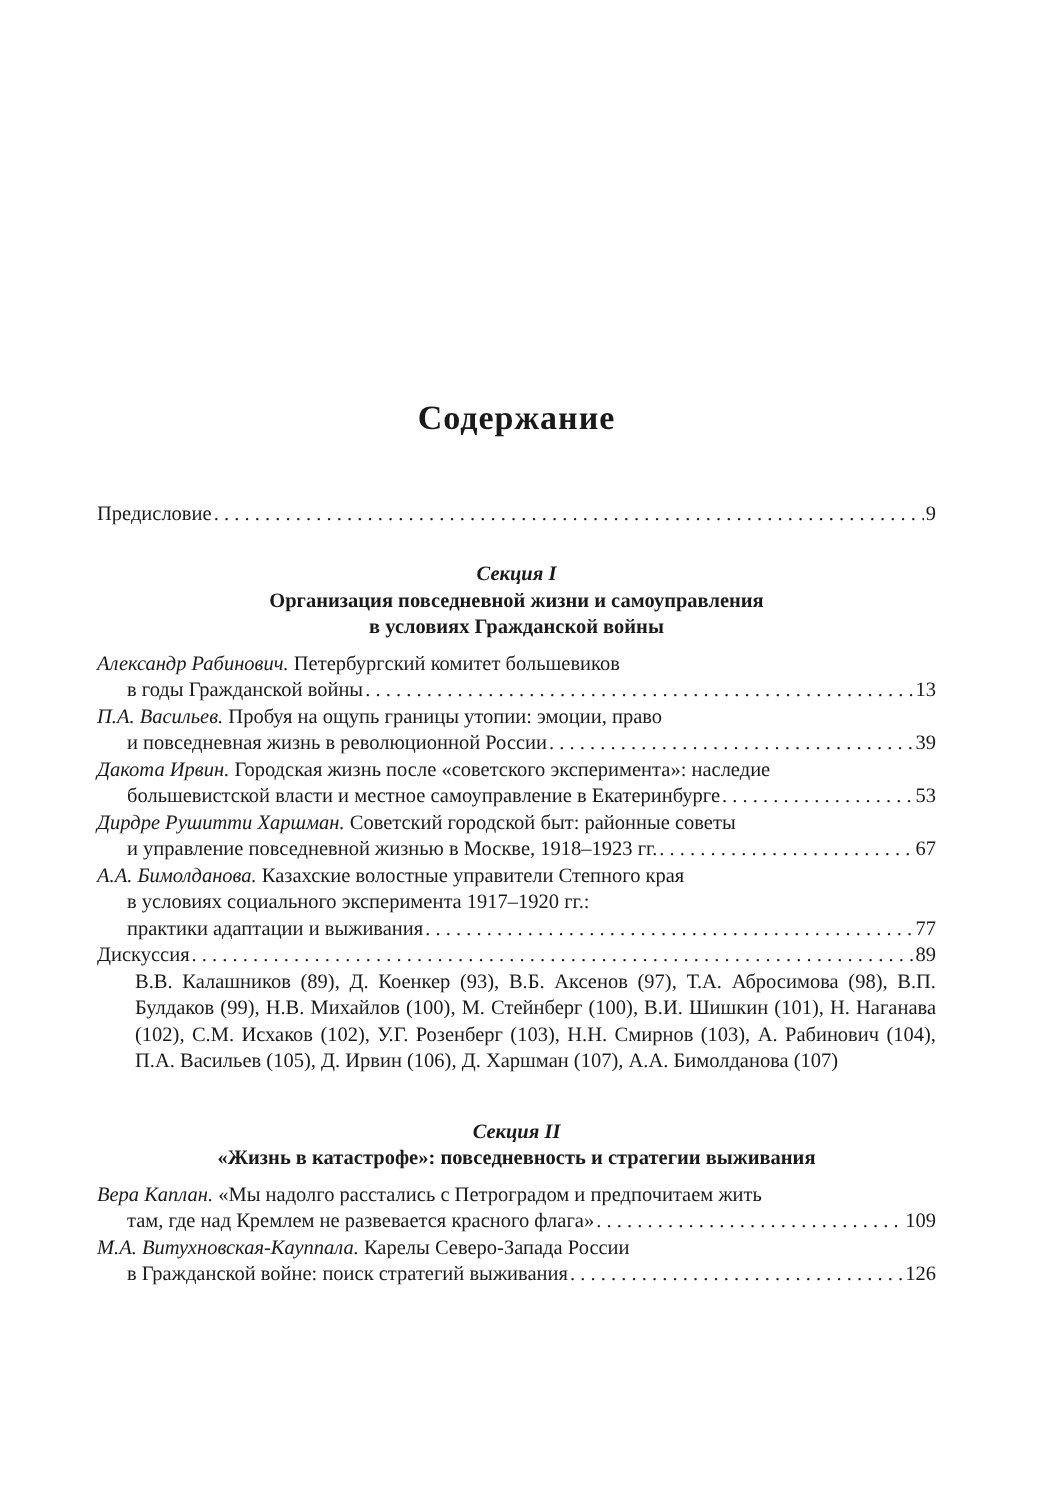Содержание
Предисловие 9
Секция I
Организация повседневной жизни и самоуправления
в условиях Гражданской войны
Александр Рабинович. Петербургский комитет большевиков
в годы Гражданской войны 13
П.А. Васильев. Пробуя на ощупь границы утопии: эмоции, право
и повседневная жизнь в революционной России 39
Дакота Ирвин. Городская жизнь после «советского эксперимента»: наследие
большевистской власти и местное самоуправление в Екатеринбурге 53
Дирдре Рушитти Харшман. Советский городской быт: районные советы
и управление повседневной жизнью в Москве, 1918–1923 гг. 67
А.А. Бимолданова. Казахские волостные управители Степного края
в условиях социального эксперимента 1917–1920 гг.:
практики адаптации и выживания 77
Дискуссия 89
В.В. Калашников (89), Д. Коенкер (93), В.Б. Аксенов (97), Т.А. Абросимова (98), В.П. Булдаков (99), Н.В. Михайлов (100), М. Стейнберг (100), В.И. Шишкин (101), Н. Наганава (102), С.М. Исхаков (102), У.Г. Розенберг (103), Н.Н. Смирнов (103), А. Рабинович (104), П.А. Васильев (105), Д. Ирвин (106), Д. Харшман (107), А.А. Бимолданова (107)
Секция II
«Жизнь в катастрофе»: повседневность и стратегии выживания
Вера Каплан. «Мы надолго расстались с Петроградом и предпочитаем жить
там, где над Кремлем не развевается красного флага» 109
М.А. Витухновская-Кауппала. Карелы Северо-Запада России
в Гражданской войне: поиск стратегий выживания 126